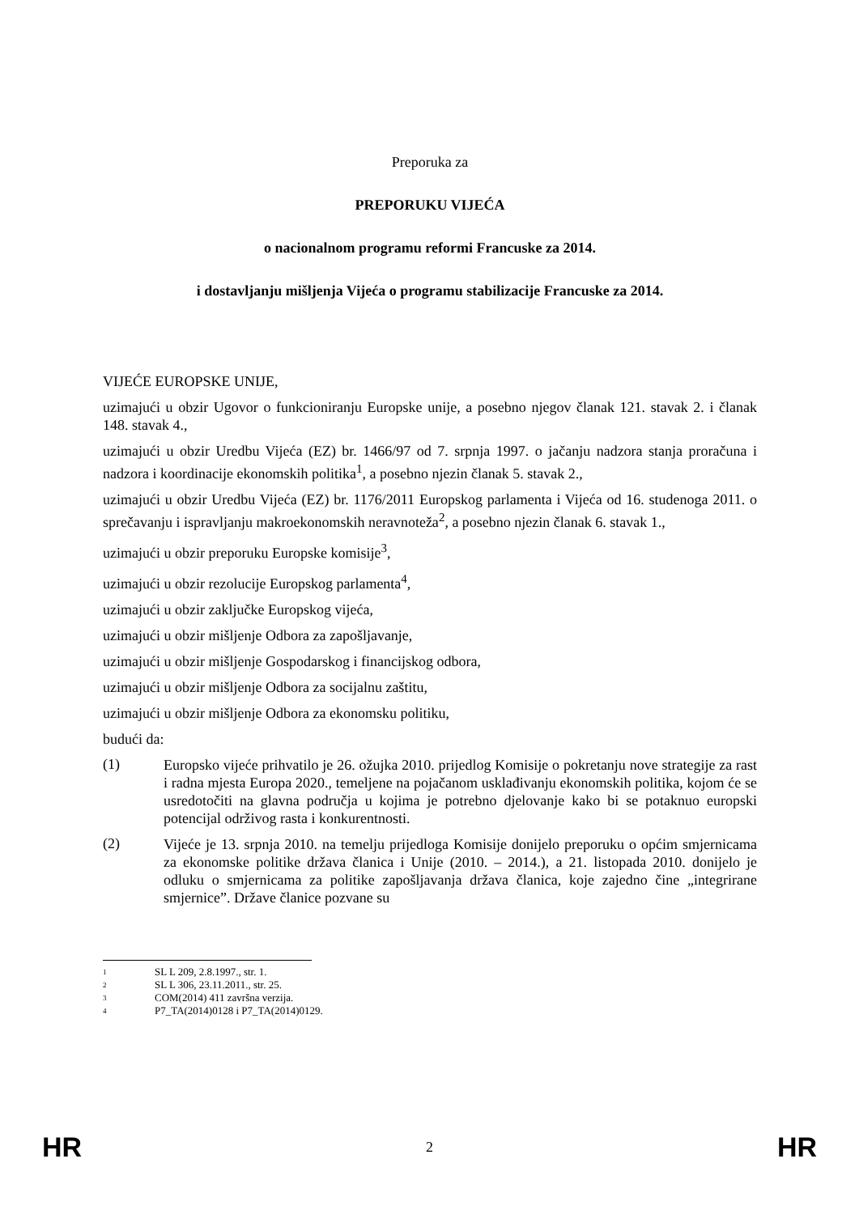Preporuka za
PREPORUKU VIJEĆA
o nacionalnom programu reformi Francuske za 2014.
i dostavljanju mišljenja Vijeća o programu stabilizacije Francuske za 2014.
VIJEĆE EUROPSKE UNIJE,
uzimajući u obzir Ugovor o funkcioniranju Europske unije, a posebno njegov članak 121. stavak 2. i članak 148. stavak 4.,
uzimajući u obzir Uredbu Vijeća (EZ) br. 1466/97 od 7. srpnja 1997. o jačanju nadzora stanja proračuna i nadzora i koordinacije ekonomskih politika<sup>1</sup>, a posebno njezin članak 5. stavak 2.,
uzimajući u obzir Uredbu Vijeća (EZ) br. 1176/2011 Europskog parlamenta i Vijeća od 16. studenoga 2011. o sprečavanju i ispravljanju makroekonomskih neravnoteža<sup>2</sup>, a posebno njezin članak 6. stavak 1.,
uzimajući u obzir preporuku Europske komisije<sup>3</sup>,
uzimajući u obzir rezolucije Europskog parlamenta<sup>4</sup>,
uzimajući u obzir zaključke Europskog vijeća,
uzimajući u obzir mišljenje Odbora za zapošljavanje,
uzimajući u obzir mišljenje Gospodarskog i financijskog odbora,
uzimajući u obzir mišljenje Odbora za socijalnu zaštitu,
uzimajući u obzir mišljenje Odbora za ekonomsku politiku,
budući da:
(1)
Europsko vijeće prihvatilo je 26. ožujka 2010. prijedlog Komisije o pokretanju nove strategije za rast i radna mjesta Europa 2020., temeljene na pojačanom usklađivanju ekonomskih politika, kojom će se usredotočiti na glavna područja u kojima je potrebno djelovanje kako bi se potaknuo europski potencijal održivog rasta i konkurentnosti.
(2)
Vijeće je 13. srpnja 2010. na temelju prijedloga Komisije donijelo preporuku o općim smjernicama za ekonomske politike država članica i Unije (2010. – 2014.), a 21. listopada 2010. donijelo je odluku o smjernicama za politike zapošljavanja država članica, koje zajedno čine „integrirane smjernice”. Države članice pozvane su
<sup>1</sup> SL L 209, 2.8.1997., str. 1.
<sup>2</sup> SL L 306, 23.11.2011., str. 25.
<sup>3</sup> COM(2014) 411 završna verzija.
<sup>4</sup> P7_TA(2014)0128 i P7_TA(2014)0129.
HR 2 HR